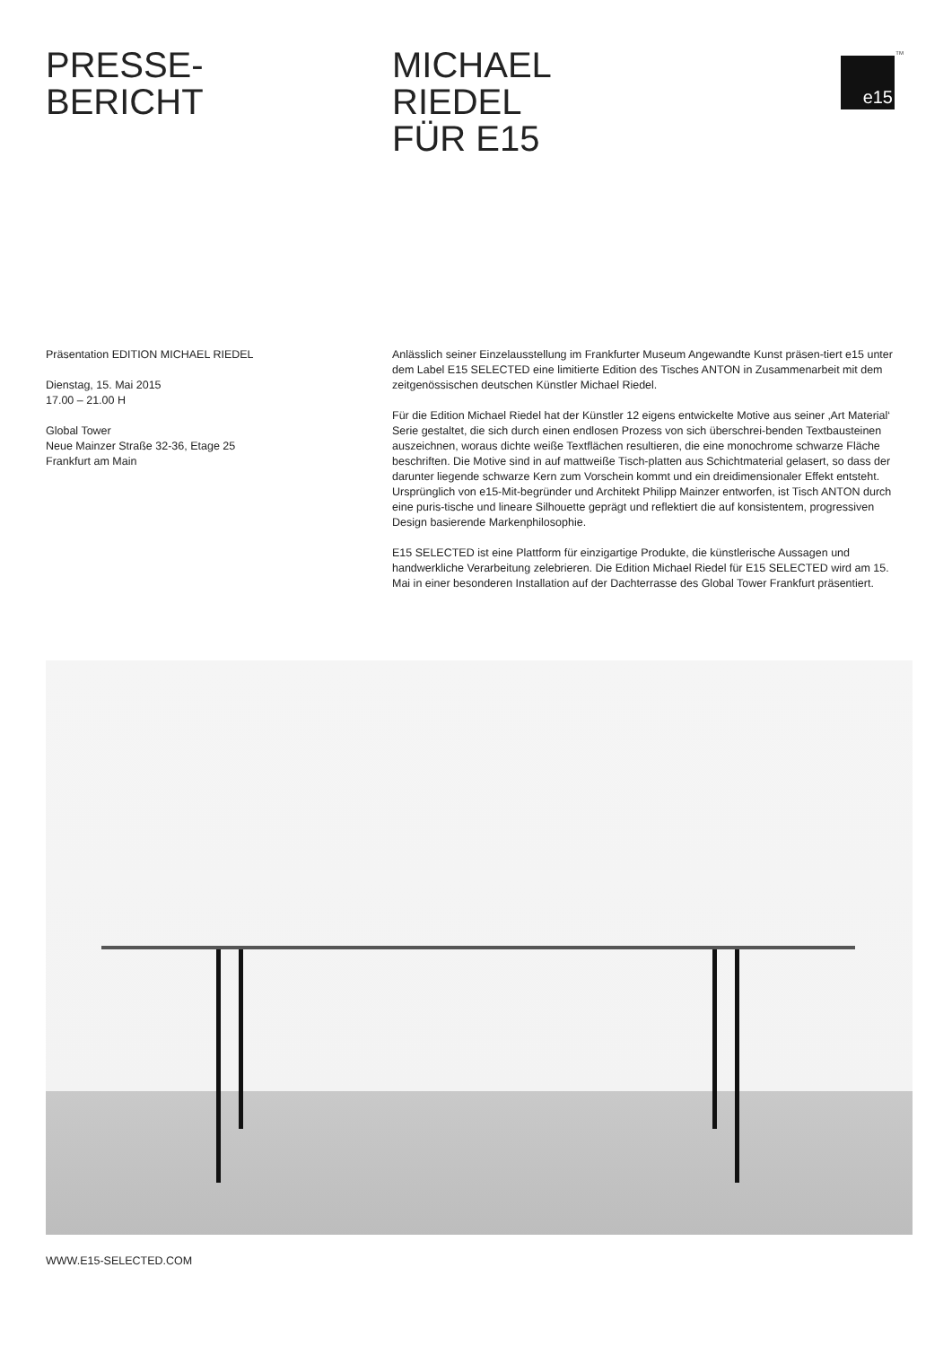PRESSE-
BERICHT
MICHAEL
RIEDEL
FÜR E15
e15<sup>TM</sup>
Präsentation EDITION MICHAEL RIEDEL
Dienstag, 15. Mai 2015
17.00 – 21.00 H
Global Tower
Neue Mainzer Straße 32-36, Etage 25
Frankfurt am Main
Anlässlich seiner Einzelausstellung im Frankfurter Museum Angewandte Kunst präsen-tiert e15 unter dem Label E15 SELECTED eine limitierte Edition des Tisches ANTON in Zusammenarbeit mit dem zeitgenössischen deutschen Künstler Michael Riedel.
Für die Edition Michael Riedel hat der Künstler 12 eigens entwickelte Motive aus seiner ‚Art Material‘ Serie gestaltet, die sich durch einen endlosen Prozess von sich überschrei-benden Textbausteinen auszeichnen, woraus dichte weiße Textflächen resultieren, die eine monochrome schwarze Fläche beschriften. Die Motive sind in auf mattweiße Tisch-platten aus Schichtmaterial gelasert, so dass der darunter liegende schwarze Kern zum Vorschein kommt und ein dreidimensionaler Effekt entsteht. Ursprünglich von e15-Mit-begründer und Architekt Philipp Mainzer entworfen, ist Tisch ANTON durch eine puris-tische und lineare Silhouette geprägt und reflektiert die auf konsistentem, progressiven Design basierende Markenphilosophie.
E15 SELECTED ist eine Plattform für einzigartige Produkte, die künstlerische Aussagen und handwerkliche Verarbeitung zelebrieren. Die Edition Michael Riedel für E15 SELECTED wird am 15. Mai in einer besonderen Installation auf der Dachterrasse des Global Tower Frankfurt präsentiert.
WWW.E15-SELECTED.COM